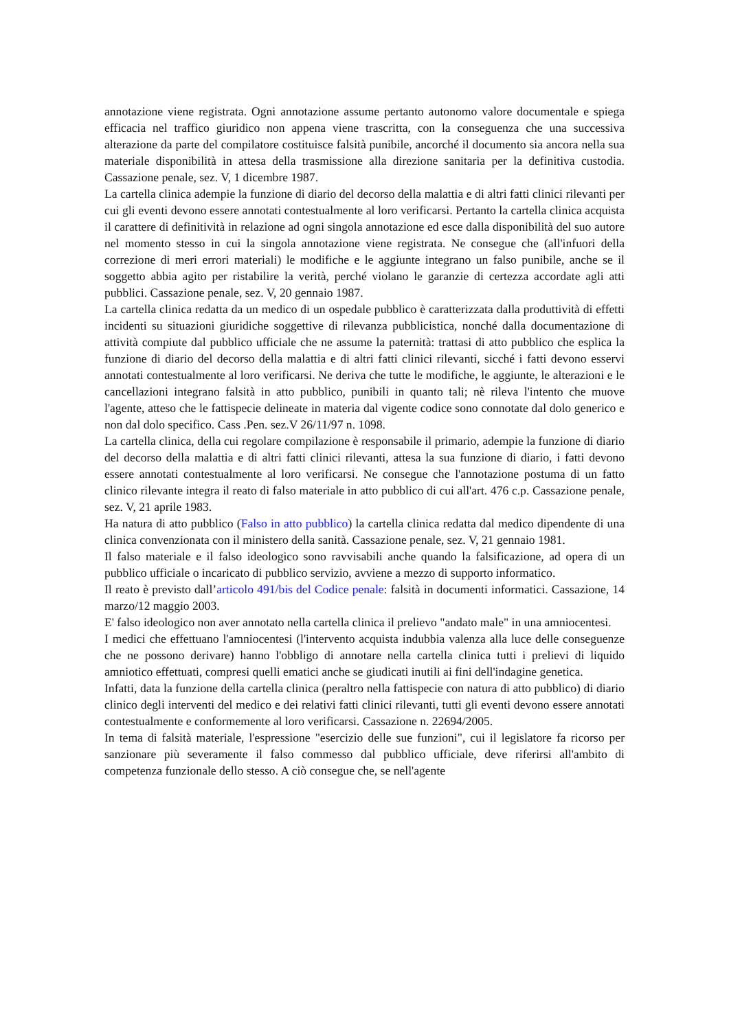annotazione viene registrata. Ogni annotazione assume pertanto autonomo valore documentale e spiega efficacia nel traffico giuridico non appena viene trascritta, con la conseguenza che una successiva alterazione da parte del compilatore costituisce falsità punibile, ancorché il documento sia ancora nella sua materiale disponibilità in attesa della trasmissione alla direzione sanitaria per la definitiva custodia. Cassazione penale, sez. V, 1 dicembre 1987.
La cartella clinica adempie la funzione di diario del decorso della malattia e di altri fatti clinici rilevanti per cui gli eventi devono essere annotati contestualmente al loro verificarsi. Pertanto la cartella clinica acquista il carattere di definitività in relazione ad ogni singola annotazione ed esce dalla disponibilità del suo autore nel momento stesso in cui la singola annotazione viene registrata. Ne consegue che (all'infuori della correzione di meri errori materiali) le modifiche e le aggiunte integrano un falso punibile, anche se il soggetto abbia agito per ristabilire la verità, perché violano le garanzie di certezza accordate agli atti pubblici. Cassazione penale, sez. V, 20 gennaio 1987.
La cartella clinica redatta da un medico di un ospedale pubblico è caratterizzata dalla produttività di effetti incidenti su situazioni giuridiche soggettive di rilevanza pubblicistica, nonché dalla documentazione di attività compiute dal pubblico ufficiale che ne assume la paternità: trattasi di atto pubblico che esplica la funzione di diario del decorso della malattia e di altri fatti clinici rilevanti, sicché i fatti devono esservi annotati contestualmente al loro verificarsi. Ne deriva che tutte le modifiche, le aggiunte, le alterazioni e le cancellazioni integrano falsità in atto pubblico, punibili in quanto tali; nè rileva l'intento che muove l'agente, atteso che le fattispecie delineate in materia dal vigente codice sono connotate dal dolo generico e non dal dolo specifico. Cass .Pen. sez.V 26/11/97 n. 1098.
La cartella clinica, della cui regolare compilazione è responsabile il primario, adempie la funzione di diario del decorso della malattia e di altri fatti clinici rilevanti, attesa la sua funzione di diario, i fatti devono essere annotati contestualmente al loro verificarsi. Ne consegue che l'annotazione postuma di un fatto clinico rilevante integra il reato di falso materiale in atto pubblico di cui all'art. 476 c.p. Cassazione penale, sez. V, 21 aprile 1983.
Ha natura di atto pubblico (Falso in atto pubblico) la cartella clinica redatta dal medico dipendente di una clinica convenzionata con il ministero della sanità. Cassazione penale, sez. V, 21 gennaio 1981.
Il falso materiale e il falso ideologico sono ravvisabili anche quando la falsificazione, ad opera di un pubblico ufficiale o incaricato di pubblico servizio, avviene a mezzo di supporto informatico.
Il reato è previsto dall’articolo 491/bis del Codice penale: falsità in documenti informatici. Cassazione, 14 marzo/12 maggio 2003.
E' falso ideologico non aver annotato nella cartella clinica il prelievo "andato male" in una amniocentesi.
I medici che effettuano l'amniocentesi (l'intervento acquista indubbia valenza alla luce delle conseguenze che ne possono derivare) hanno l'obbligo di annotare nella cartella clinica tutti i prelievi di liquido amniotico effettuati, compresi quelli ematici anche se giudicati inutili ai fini dell'indagine genetica.
Infatti, data la funzione della cartella clinica (peraltro nella fattispecie con natura di atto pubblico) di diario clinico degli interventi del medico e dei relativi fatti clinici rilevanti, tutti gli eventi devono essere annotati contestualmente e conformemente al loro verificarsi. Cassazione n. 22694/2005.
In tema di falsità materiale, l'espressione "esercizio delle sue funzioni", cui il legislatore fa ricorso per sanzionare più severamente il falso commesso dal pubblico ufficiale, deve riferirsi all'ambito di competenza funzionale dello stesso. A ciò consegue che, se nell'agente